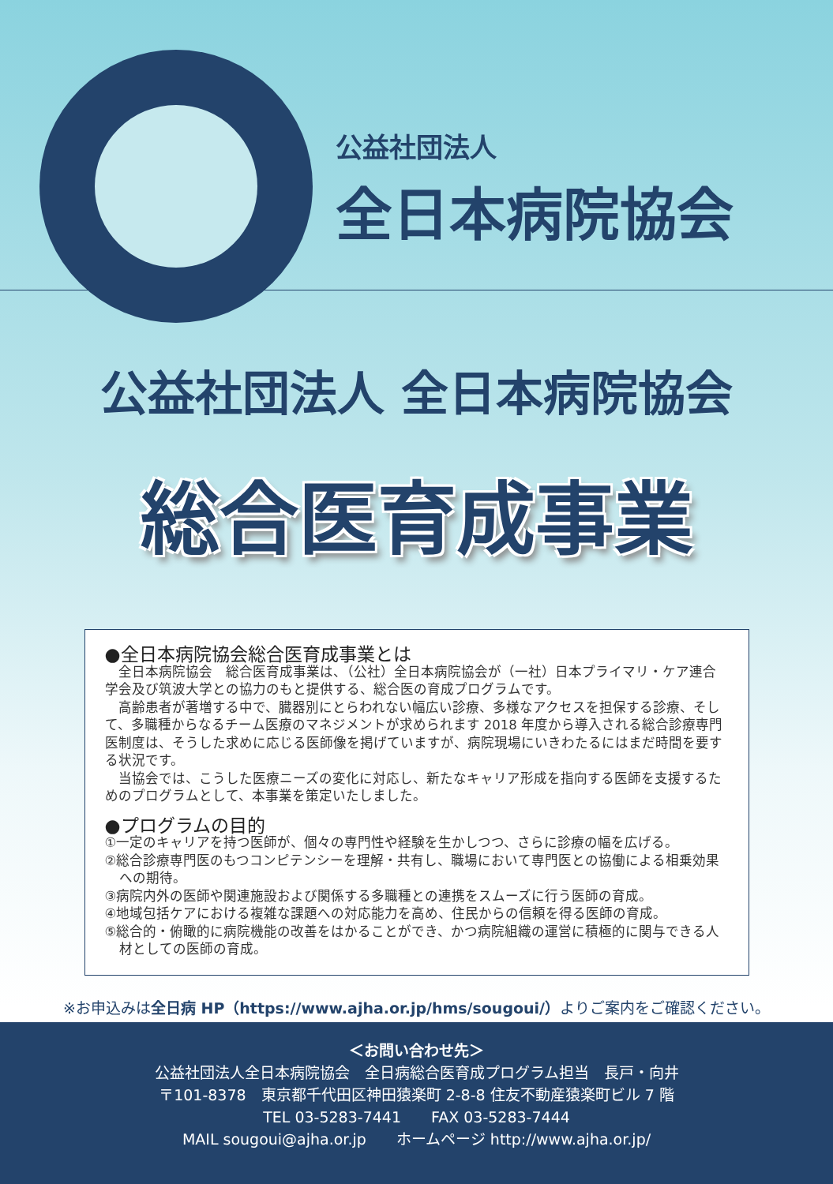公益社団法人
全日本病院協会
公益社団法人 全日本病院協会
総合医育成事業
●全日本病院協会総合医育成事業とは
　全日本病院協会　総合医育成事業は、（公社）全日本病院協会が（一社）日本プライマリ・ケア連合学会及び筑波大学との協力のもと提供する、総合医の育成プログラムです。
　高齢患者が著増する中で、臓器別にとらわれない幅広い診療、多様なアクセスを担保する診療、そして、多職種からなるチーム医療のマネジメントが求められます 2018 年度から導入される総合診療専門医制度は、そうした求めに応じる医師像を掲げていますが、病院現場にいきわたるにはまだ時間を要する状況です。
　当協会では、こうした医療ニーズの変化に対応し、新たなキャリア形成を指向する医師を支援するためのプログラムとして、本事業を策定いたしました。
●プログラムの目的
①一定のキャリアを持つ医師が、個々の専門性や経験を生かしつつ、さらに診療の幅を広げる。
②総合診療専門医のもつコンピテンシーを理解・共有し、職場において専門医との協働による相乗効果への期待。
③病院内外の医師や関連施設および関係する多職種との連携をスムーズに行う医師の育成。
④地域包括ケアにおける複雑な課題への対応能力を高め、住民からの信頼を得る医師の育成。
⑤総合的・俯瞰的に病院機能の改善をはかることができ、かつ病院組織の運営に積極的に関与できる人材としての医師の育成。
※お申込みは全日病 HP（https://www.ajha.or.jp/hms/sougoui/）よりご案内をご確認ください。
＜お問い合わせ先＞
公益社団法人全日本病院協会　全日病総合医育成プログラム担当　長戸・向井
〒101-8378　東京都千代田区神田猿楽町 2-8-8 住友不動産猿楽町ビル 7 階
TEL 03-5283-7441　　FAX 03-5283-7444
MAIL sougoui@ajha.or.jp　　ホームページ http://www.ajha.or.jp/